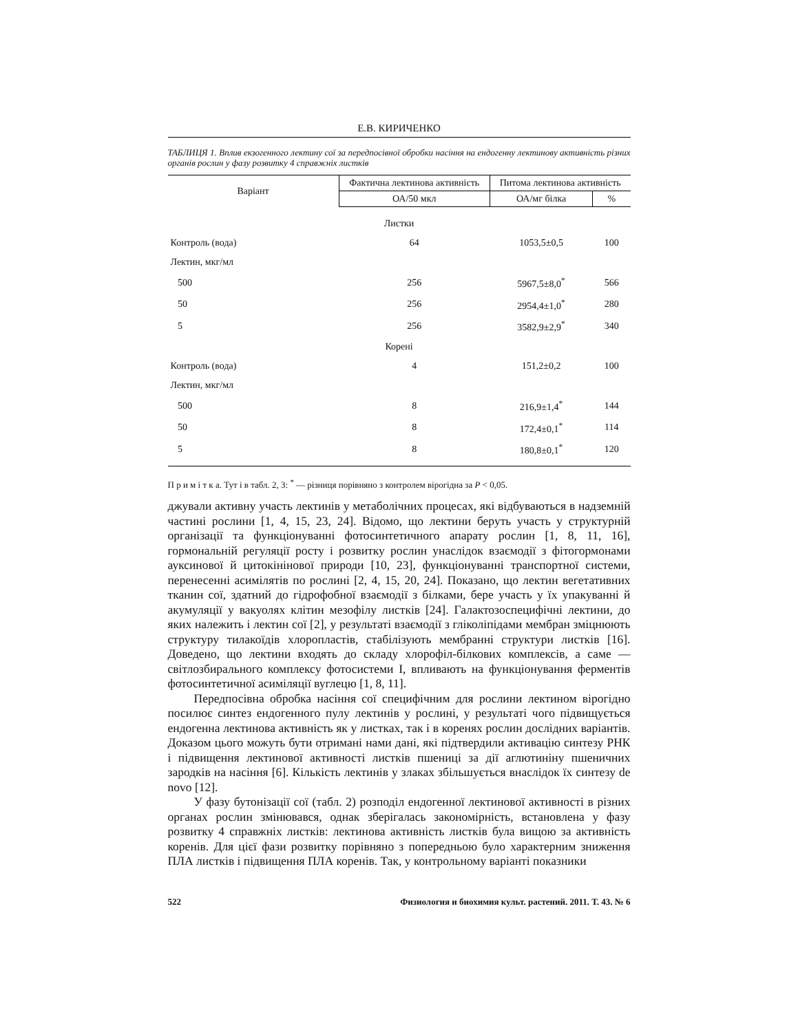Е.В. КИРИЧЕНКО
ТАБЛИЦЯ 1. Вплив екзогенного лектину сої за передпосівної обробки насіння на ендогенну лектинову активність різних органів рослин у фазу розвитку 4 справжніх листків
| Варіант | Фактична лектинова активність | Питома лектинова активність | |
| --- | --- | --- | --- |
| | ОА/50 мкл | ОА/мг білка | % |
| Листки | | | |
| Контроль (вода) | 64 | 1053,5±0,5 | 100 |
| Лектин, мкг/мл | | | |
| 500 | 256 | 5967,5±8,0<sup>*</sup> | 566 |
| 50 | 256 | 2954,4±1,0<sup>*</sup> | 280 |
| 5 | 256 | 3582,9±2,9<sup>*</sup> | 340 |
| Корені | | | |
| Контроль (вода) | 4 | 151,2±0,2 | 100 |
| Лектин, мкг/мл | | | |
| 500 | 8 | 216,9±1,4<sup>*</sup> | 144 |
| 50 | 8 | 172,4±0,1<sup>*</sup> | 114 |
| 5 | 8 | 180,8±0,1<sup>*</sup> | 120 |
П р и м і т к а. Тут і в табл. 2, 3: <sup>*</sup> — різниця порівняно з контролем вірогідна за P < 0,05.
джували активну участь лектинів у метаболічних процесах, які відбуваються в надземній частині рослини [1, 4, 15, 23, 24]. Відомо, що лектини беруть участь у структурній організації та функціонуванні фотосинтетичного апарату рослин [1, 8, 11, 16], гормональній регуляції росту і розвитку рослин унаслідок взаємодії з фітогормонами ауксинової й цитокінінової природи [10, 23], функціонуванні транспортної системи, перенесенні асимілятів по рослині [2, 4, 15, 20, 24]. Показано, що лектин вегетативних тканин сої, здатний до гідрофобної взаємодії з білками, бере участь у їх упакуванні й акумуляції у вакуолях клітин мезофілу листків [24]. Галактозоспецифічні лектини, до яких належить і лектин сої [2], у результаті взаємодії з гліколіпідами мембран зміцнюють структуру тилакоїдів хлоропластів, стабілізують мембранні структури листків [16]. Доведено, що лектини входять до складу хлорофіл-білкових комплексів, а саме — світлозбирального комплексу фотосистеми I, впливають на функціонування ферментів фотосинтетичної асиміляції вуглецю [1, 8, 11].
Передпосівна обробка насіння сої специфічним для рослини лектином вірогідно посилює синтез ендогенного пулу лектинів у рослині, у результаті чого підвищується ендогенна лектинова активність як у листках, так і в коренях рослин дослідних варіантів. Доказом цього можуть бути отримані нами дані, які підтвердили активацію синтезу РНК і підвищення лектинової активності листків пшениці за дії аглютиніну пшеничних зародків на насіння [6]. Кількість лектинів у злаках збільшується внаслідок їх синтезу de novo [12].
У фазу бутонізації сої (табл. 2) розподіл ендогенної лектинової активності в різних органах рослин змінювався, однак зберігалась закономірність, встановлена у фазу розвитку 4 справжніх листків: лектинова активність листків була вищою за активність коренів. Для цієї фази розвитку порівняно з попередньою було характерним зниження ПЛА листків і підвищення ПЛА коренів. Так, у контрольному варіанті показники
522 Физиология и биохимия культ. растений. 2011. Т. 43. № 6